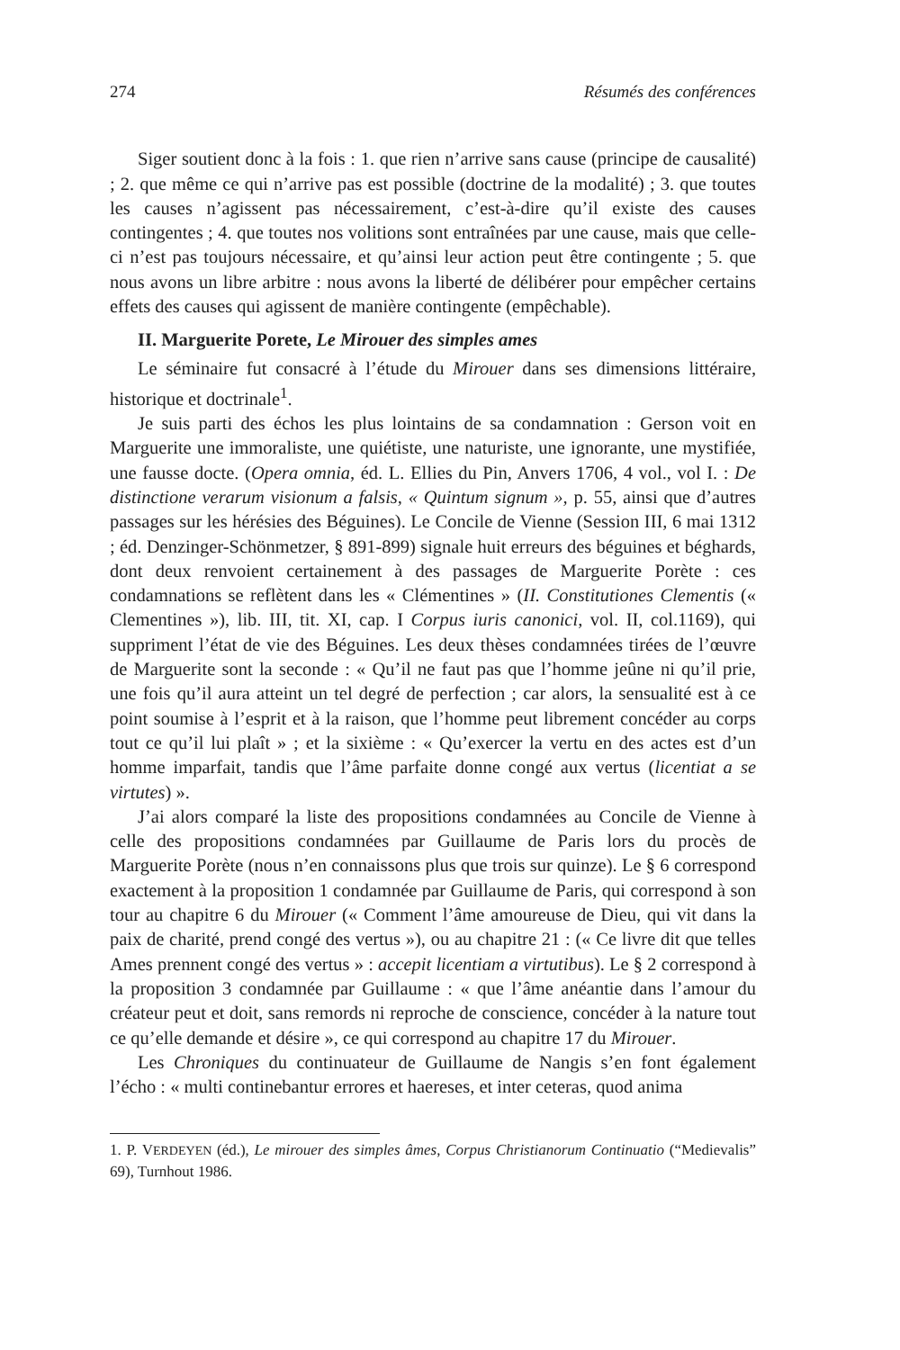274 Résumés des conférences
Siger soutient donc à la fois : 1. que rien n’arrive sans cause (principe de causalité) ; 2. que même ce qui n’arrive pas est possible (doctrine de la modalité) ; 3. que toutes les causes n’agissent pas nécessairement, c’est-à-dire qu’il existe des causes contingentes ; 4. que toutes nos volitions sont entraînées par une cause, mais que celle-ci n’est pas toujours nécessaire, et qu’ainsi leur action peut être contingente ; 5. que nous avons un libre arbitre : nous avons la liberté de délibérer pour empêcher certains effets des causes qui agissent de manière contingente (empêchable).
II. Marguerite Porete, Le Mirouer des simples ames
Le séminaire fut consacré à l’étude du Mirouer dans ses dimensions littéraire, historique et doctrinale<sup>1</sup>.
Je suis parti des échos les plus lointains de sa condamnation : Gerson voit en Marguerite une immoraliste, une quiétiste, une naturiste, une ignorante, une mystifiée, une fausse docte. (Opera omnia, éd. L. Ellies du Pin, Anvers 1706, 4 vol., vol I. : De distinctione verarum visionum a falsis, « Quintum signum », p. 55, ainsi que d’autres passages sur les hérésies des Béguines). Le Concile de Vienne (Session III, 6 mai 1312 ; éd. Denzinger-Schönmetzer, § 891-899) signale huit erreurs des béguines et béghards, dont deux renvoient certainement à des passages de Marguerite Porète : ces condamnations se reflètent dans les « Clémentines » (II. Constitutiones Clementis (« Clementines »), lib. III, tit. XI, cap. I Corpus iuris canonici, vol. II, col.1169), qui suppriment l’état de vie des Béguines. Les deux thèses condamnées tirées de l’œuvre de Marguerite sont la seconde : « Qu’il ne faut pas que l’homme jeûne ni qu’il prie, une fois qu’il aura atteint un tel degré de perfection ; car alors, la sensualité est à ce point soumise à l’esprit et à la raison, que l’homme peut librement concéder au corps tout ce qu’il lui plaît » ; et la sixième : « Qu’exercer la vertu en des actes est d’un homme imparfait, tandis que l’âme parfaite donne congé aux vertus (licentiat a se virtutes) ».
J’ai alors comparé la liste des propositions condamnées au Concile de Vienne à celle des propositions condamnées par Guillaume de Paris lors du procès de Marguerite Porète (nous n’en connaissons plus que trois sur quinze). Le § 6 correspond exactement à la proposition 1 condamnée par Guillaume de Paris, qui correspond à son tour au chapitre 6 du Mirouer (« Comment l’âme amoureuse de Dieu, qui vit dans la paix de charité, prend congé des vertus »), ou au chapitre 21 : (« Ce livre dit que telles Ames prennent congé des vertus » : accepit licentiam a virtutibus). Le § 2 correspond à la proposition 3 condamnée par Guillaume : « que l’âme anéantie dans l’amour du créateur peut et doit, sans remords ni reproche de conscience, concéder à la nature tout ce qu’elle demande et désire », ce qui correspond au chapitre 17 du Mirouer.
Les Chroniques du continuateur de Guillaume de Nangis s’en font également l’écho : « multi continebantur errores et haereses, et inter ceteras, quod anima
1. P. VERDEYEN (éd.), Le mirouer des simples âmes, Corpus Christianorum Continuatio (“Medievalis” 69), Turnhout 1986.